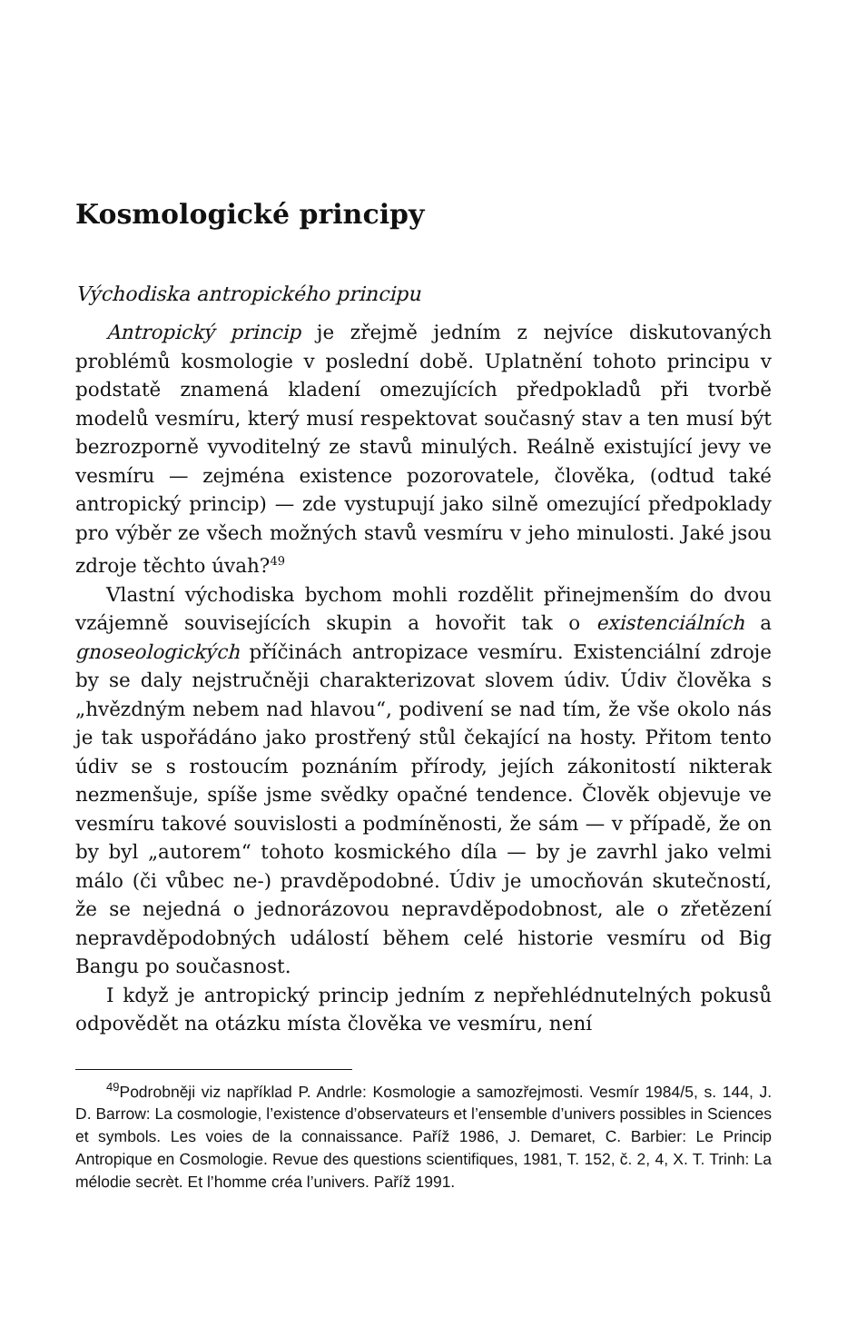Kosmologické principy
Východiska antropického principu
Antropický princip je zřejmě jedním z nejvíce diskutovaných problémů kosmologie v poslední době. Uplatnění tohoto principu v podstatě znamená kladení omezujících předpokladů při tvorbě modelů vesmíru, který musí respektovat současný stav a ten musí být bezrozporně vyvoditelný ze stavů minulých. Reálně existující jevy ve vesmíru — zejména existence pozorovatele, člověka, (odtud také antropický princip) — zde vystupují jako silně omezující předpoklady pro výběr ze všech možných stavů vesmíru v jeho minulosti. Jaké jsou zdroje těchto úvah?<sup>49</sup>
Vlastní východiska bychom mohli rozdělit přinejmenším do dvou vzájemně souvisejících skupin a hovořit tak o existenciálních a gnoseologických příčinách antropizace vesmíru. Existenciální zdroje by se daly nejstručněji charakterizovat slovem údiv. Údiv člověka s „hvězdným nebem nad hlavou“, podivení se nad tím, že vše okolo nás je tak uspořádáno jako prostřený stůl čekající na hosty. Přitom tento údiv se s rostoucím poznáním přírody, jejích zákonitostí nikterak nezmenšuje, spíše jsme svědky opačné tendence. Člověk objevuje ve vesmíru takové souvislosti a podmíněnosti, že sám — v případě, že on by byl „autorem“ tohoto kosmického díla — by je zavrhl jako velmi málo (či vůbec ne-) pravděpodobné. Údiv je umocňován skutečností, že se nejedná o jednorázovou nepravděpodobnost, ale o zřetězení nepravděpodobných událostí během celé historie vesmíru od Big Bangu po současnost.
I když je antropický princip jedním z nepřehlédnutelných pokusů odpovědět na otázku místa člověka ve vesmíru, není
<sup>49</sup> Podrobněji viz například P. Andrle: Kosmologie a samozřejmosti. Vesmír 1984/5, s. 144, J. D. Barrow: La cosmologie, l’existence d’observateurs et l’ensemble d’univers possibles in Sciences et symbols. Les voies de la connaissance. Paříž 1986, J. Demaret, C. Barbier: Le Princip Antropique en Cosmologie. Revue des questions scientifiques, 1981, T. 152, č. 2, 4, X. T. Trinh: La mélodie secrèt. Et l’homme créa l’univers. Paříž 1991.